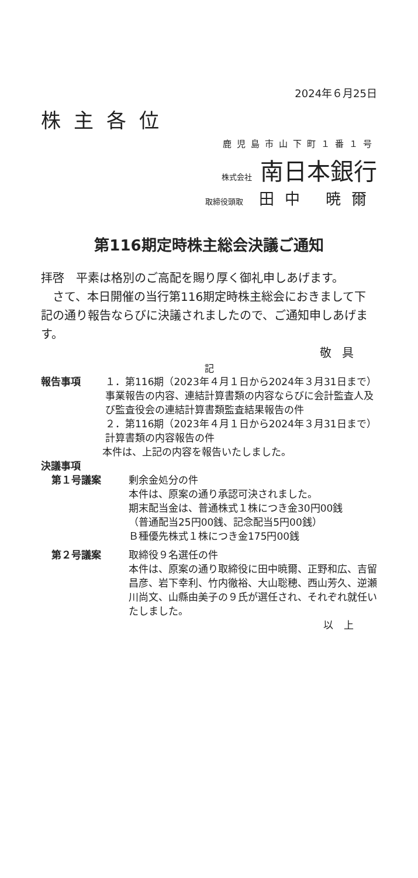2024年６月25日
株主各位
鹿児島市山下町１番１号
株式会社 南日本銀行
取締役頭取 田中 暁爾
第116期定時株主総会決議ご通知
拝啓　平素は格別のご高配を賜り厚く御礼申しあげます。
　さて、本日開催の当行第116期定時株主総会におきまして下記の通り報告ならびに決議されましたので、ご通知申しあげます。
敬具
記
報告事項 １．第116期（2023年４月１日から2024年３月31日まで）事業報告の内容、連結計算書類の内容ならびに会計監査人及び監査役会の連結計算書類監査結果報告の件
２．第116期（2023年４月１日から2024年３月31日まで）計算書類の内容報告の件
本件は、上記の内容を報告いたしました。
決議事項
第１号議案 剰余金処分の件
本件は、原案の通り承認可決されました。
期末配当金は、普通株式１株につき金30円00銭
（普通配当25円00銭、記念配当5円00銭）
Ｂ種優先株式１株につき金175円00銭
第２号議案 取締役９名選任の件
本件は、原案の通り取締役に田中暁爾、正野和広、吉留昌彦、岩下幸利、竹内徹裕、大山聡穂、西山芳久、逆瀬川尚文、山縣由美子の９氏が選任され、それぞれ就任いたしました。
以上